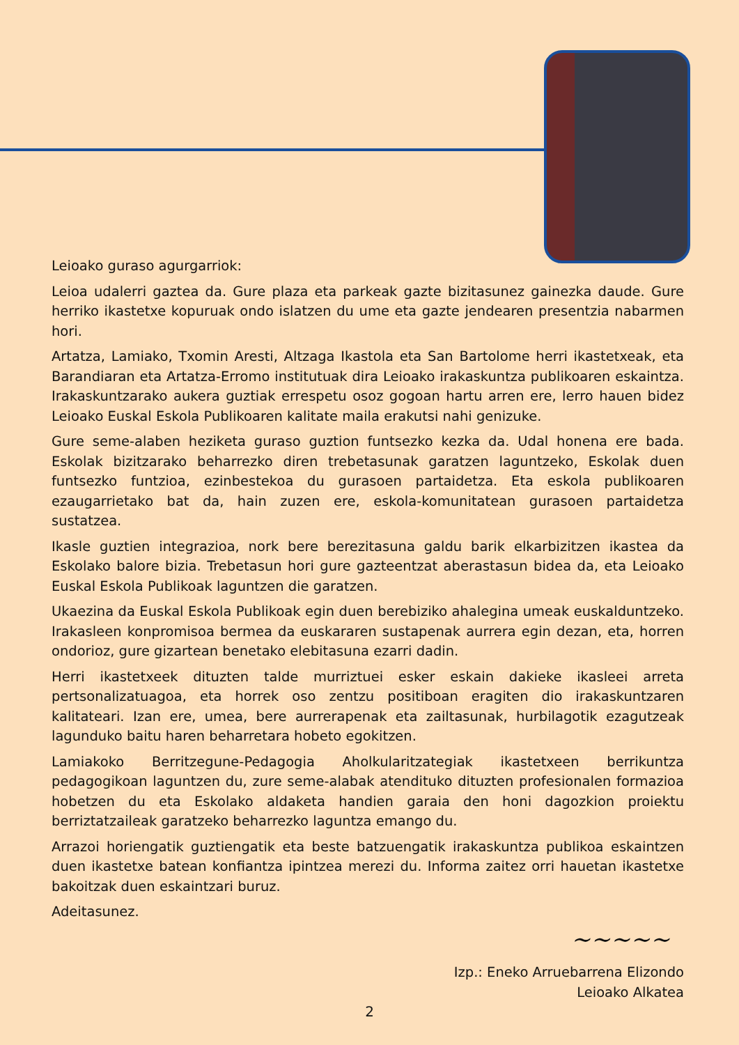Leioako guraso agurgarriok:
Leioa udalerri gaztea da. Gure plaza eta parkeak gazte bizitasunez gainezka daude. Gure herriko ikastetxe kopuruak ondo islatzen du ume eta gazte jendearen presentzia nabarmen hori.
Artatza, Lamiako, Txomin Aresti, Altzaga Ikastola eta San Bartolome herri ikastetxeak, eta Barandiaran eta Artatza-Erromo institutuak dira Leioako irakaskuntza publikoaren eskaintza. Irakaskuntzarako aukera guztiak errespetu osoz gogoan hartu arren ere, lerro hauen bidez Leioako Euskal Eskola Publikoaren kalitate maila erakutsi nahi genizuke.
Gure seme-alaben heziketa guraso guztion funtsezko kezka da. Udal honena ere bada. Eskolak bizitzarako beharrezko diren trebetasunak garatzen laguntzeko, Eskolak duen funtsezko funtzioa, ezinbestekoa du gurasoen partaidetza. Eta eskola publikoaren ezaugarrietako bat da, hain zuzen ere, eskola-komunitatean gurasoen partaidetza sustatzea.
Ikasle guztien integrazioa, nork bere berezitasuna galdu barik elkarbizitzen ikastea da Eskolako balore bizia. Trebetasun hori gure gazteentzat aberastasun bidea da, eta Leioako Euskal Eskola Publikoak laguntzen die garatzen.
Ukaezina da Euskal Eskola Publikoak egin duen berebiziko ahalegina umeak euskalduntzeko. Irakasleen konpromisoa bermea da euskararen sustapenak aurrera egin dezan, eta, horren ondorioz, gure gizartean benetako elebitasuna ezarri dadin.
Herri ikastetxeek dituzten talde murriztuei esker eskain dakieke ikasleei arreta pertsonalizatuagoa, eta horrek oso zentzu positiboan eragiten dio irakaskuntzaren kalitateari. Izan ere, umea, bere aurrerapenak eta zailtasunak, hurbilagotik ezagutzeak lagunduko baitu haren beharretara hobeto egokitzen.
Lamiakoko Berritzegune-Pedagogia Aholkularitzategiak ikastetxeen berrikuntza pedagogikoan laguntzen du, zure seme-alabak atendituko dituzten profesionalen formazioa hobetzen du eta Eskolako aldaketa handien garaia den honi dagozkion proiektu berriztatzaileak garatzeko beharrezko laguntza emango du.
Arrazoi horiengatik guztiengatik eta beste batzuengatik irakaskuntza publikoa eskaintzen duen ikastetxe batean konfiantza ipintzea merezi du. Informa zaitez orri hauetan ikastetxe bakoitzak duen eskaintzari buruz.
Adeitasunez.
~~~~~
Izp.: Eneko Arruebarrena Elizondo
Leioako Alkatea
2